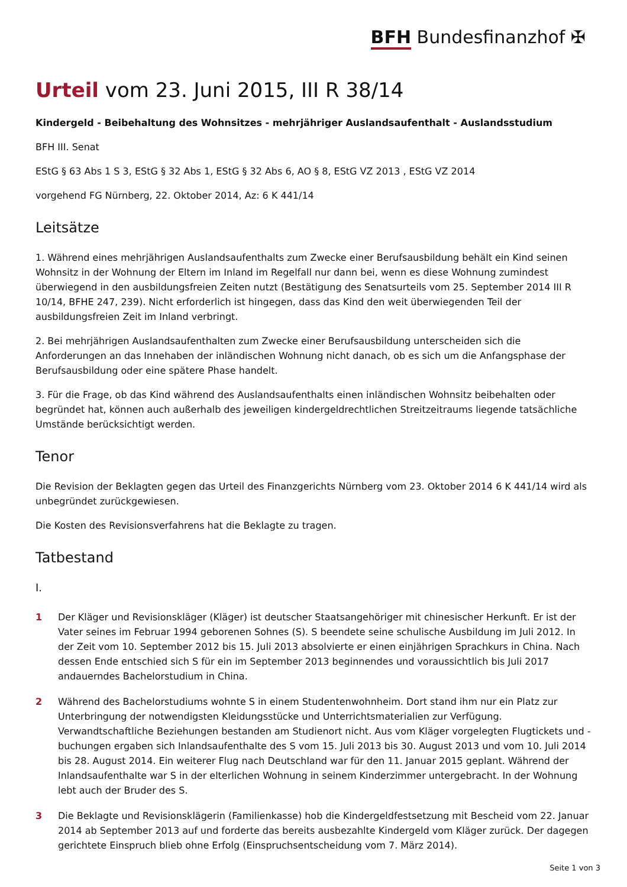BFH Bundesfinanzhof ✠
Urteil vom 23. Juni 2015, III R 38/14
Kindergeld - Beibehaltung des Wohnsitzes - mehrjähriger Auslandsaufenthalt - Auslandsstudium
BFH III. Senat
EStG § 63 Abs 1 S 3, EStG § 32 Abs 1, EStG § 32 Abs 6, AO § 8, EStG VZ 2013 , EStG VZ 2014
vorgehend FG Nürnberg, 22. Oktober 2014, Az: 6 K 441/14
Leitsätze
1. Während eines mehrjährigen Auslandsaufenthalts zum Zwecke einer Berufsausbildung behält ein Kind seinen Wohnsitz in der Wohnung der Eltern im Inland im Regelfall nur dann bei, wenn es diese Wohnung zumindest überwiegend in den ausbildungsfreien Zeiten nutzt (Bestätigung des Senatsurteils vom 25. September 2014 III R 10/14, BFHE 247, 239). Nicht erforderlich ist hingegen, dass das Kind den weit überwiegenden Teil der ausbildungsfreien Zeit im Inland verbringt.
2. Bei mehrjährigen Auslandsaufenthalten zum Zwecke einer Berufsausbildung unterscheiden sich die Anforderungen an das Innehaben der inländischen Wohnung nicht danach, ob es sich um die Anfangsphase der Berufsausbildung oder eine spätere Phase handelt.
3. Für die Frage, ob das Kind während des Auslandsaufenthalts einen inländischen Wohnsitz beibehalten oder begründet hat, können auch außerhalb des jeweiligen kindergeldrechtlichen Streitzeitraums liegende tatsächliche Umstände berücksichtigt werden.
Tenor
Die Revision der Beklagten gegen das Urteil des Finanzgerichts Nürnberg vom 23. Oktober 2014 6 K 441/14 wird als unbegründet zurückgewiesen.
Die Kosten des Revisionsverfahrens hat die Beklagte zu tragen.
Tatbestand
I.
1 Der Kläger und Revisionskläger (Kläger) ist deutscher Staatsangehöriger mit chinesischer Herkunft. Er ist der Vater seines im Februar 1994 geborenen Sohnes (S). S beendete seine schulische Ausbildung im Juli 2012. In der Zeit vom 10. September 2012 bis 15. Juli 2013 absolvierte er einen einjährigen Sprachkurs in China. Nach dessen Ende entschied sich S für ein im September 2013 beginnendes und voraussichtlich bis Juli 2017 andauerndes Bachelorstudium in China.
2 Während des Bachelorstudiums wohnte S in einem Studentenwohnheim. Dort stand ihm nur ein Platz zur Unterbringung der notwendigsten Kleidungsstücke und Unterrichtsmaterialien zur Verfügung. Verwandtschaftliche Beziehungen bestanden am Studienort nicht. Aus vom Kläger vorgelegten Flugtickets und -buchungen ergaben sich Inlandsaufenthalte des S vom 15. Juli 2013 bis 30. August 2013 und vom 10. Juli 2014 bis 28. August 2014. Ein weiterer Flug nach Deutschland war für den 11. Januar 2015 geplant. Während der Inlandsaufenthalte war S in der elterlichen Wohnung in seinem Kinderzimmer untergebracht. In der Wohnung lebt auch der Bruder des S.
3 Die Beklagte und Revisionsklägerin (Familienkasse) hob die Kindergeldfestsetzung mit Bescheid vom 22. Januar 2014 ab September 2013 auf und forderte das bereits ausbezahlte Kindergeld vom Kläger zurück. Der dagegen gerichtete Einspruch blieb ohne Erfolg (Einspruchsentscheidung vom 7. März 2014).
Seite 1 von 3